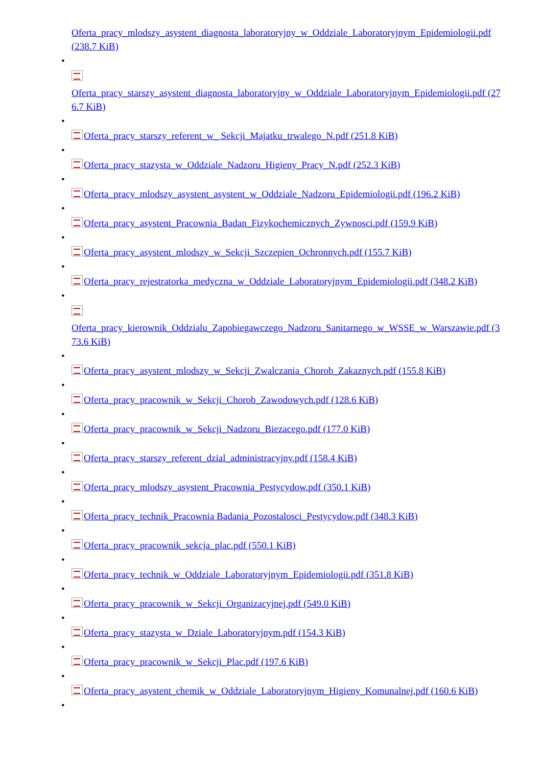Oferta_pracy_mlodszy_asystent_diagnosta_laboratoryjny_w_Oddziale_Laboratoryjnym_Epidemiologii.pdf (238.7 KiB)
•
Oferta_pracy_starszy_asystent_diagnosta_laboratoryjny_w_Oddziale_Laboratoryjnym_Epidemiologii.pdf (276.7 KiB)
•
Oferta_pracy_starszy_referent_w_ Sekcji_Majatku_trwalego_N.pdf (251.8 KiB)
•
Oferta_pracy_stazysta_w_Oddziale_Nadzoru_Higieny_Pracy_N.pdf (252.3 KiB)
•
Oferta_pracy_mlodszy_asystent_asystent_w_Oddziale_Nadzoru_Epidemiologii.pdf (196.2 KiB)
•
Oferta_pracy_asystent_Pracownia_Badan_Fizykochemicznych_Zywnosci.pdf (159.9 KiB)
•
Oferta_pracy_asystent_mlodszy_w_Sekcji_Szczepien_Ochronnych.pdf (155.7 KiB)
•
Oferta_pracy_rejestratorka_medyczna_w_Oddziale_Laboratoryjnym_Epidemiologii.pdf (348.2 KiB)
•
Oferta_pracy_kierownik_Oddzialu_Zapobiegawczego_Nadzoru_Sanitarnego_w_WSSE_w_Warszawie.pdf (373.6 KiB)
•
Oferta_pracy_asystent_mlodszy_w_Sekcji_Zwalczania_Chorob_Zakaznych.pdf (155.8 KiB)
•
Oferta_pracy_pracownik_w_Sekcji_Chorob_Zawodowych.pdf (128.6 KiB)
•
Oferta_pracy_pracownik_w_Sekcji_Nadzoru_Biezacego.pdf (177.0 KiB)
•
Oferta_pracy_starszy_referent_dzial_administracyjny.pdf (158.4 KiB)
•
Oferta_pracy_mlodszy_asystent_Pracownia_Pestycydow.pdf (350.1 KiB)
•
Oferta_pracy_technik_Pracownia Badania_Pozostalosci_Pestycydow.pdf (348.3 KiB)
•
Oferta_pracy_pracownik_sekcja_plac.pdf (550.1 KiB)
•
Oferta_pracy_technik_w_Oddziale_Laboratoryjnym_Epidemiologii.pdf (351.8 KiB)
•
Oferta_pracy_pracownik_w_Sekcji_Organizacyjnej.pdf (549.0 KiB)
•
Oferta_pracy_stazysta_w_Dziale_Laboratoryjnym.pdf (154.3 KiB)
•
Oferta_pracy_pracownik_w_Sekcji_Plac.pdf (197.6 KiB)
•
Oferta_pracy_asystent_chemik_w_Oddziale_Laboratoryjnym_Higieny_Komunalnej.pdf (160.6 KiB)
•